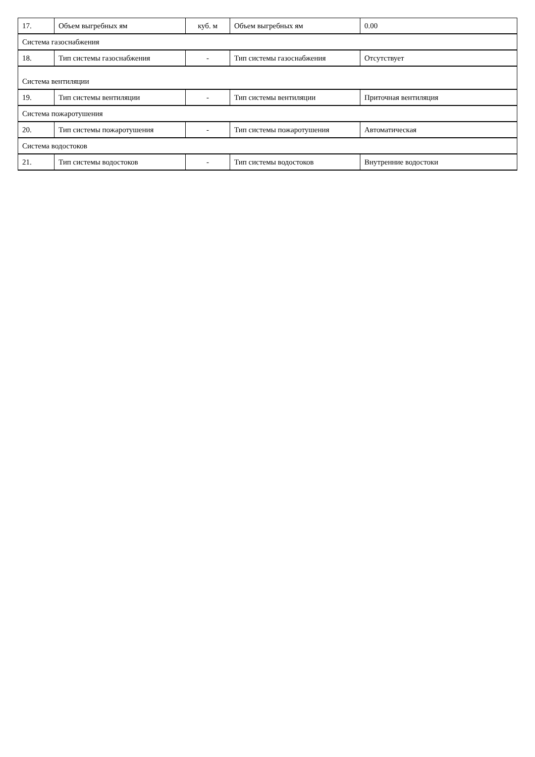| 17. | Объем выгребных ям | куб. м | Объем выгребных ям | 0.00 |
| Система газоснабжения | | | | |
| 18. | Тип системы газоснабжения | - | Тип системы газоснабжения | Отсутствует |
| Система вентиляции | | | | |
| 19. | Тип системы вентиляции | - | Тип системы вентиляции | Приточная вентиляция |
| Система пожаротушения | | | | |
| 20. | Тип системы пожаротушения | - | Тип системы пожаротушения | Автоматическая |
| Система водостоков | | | | |
| 21. | Тип системы водостоков | - | Тип системы водостоков | Внутренние водостоки |